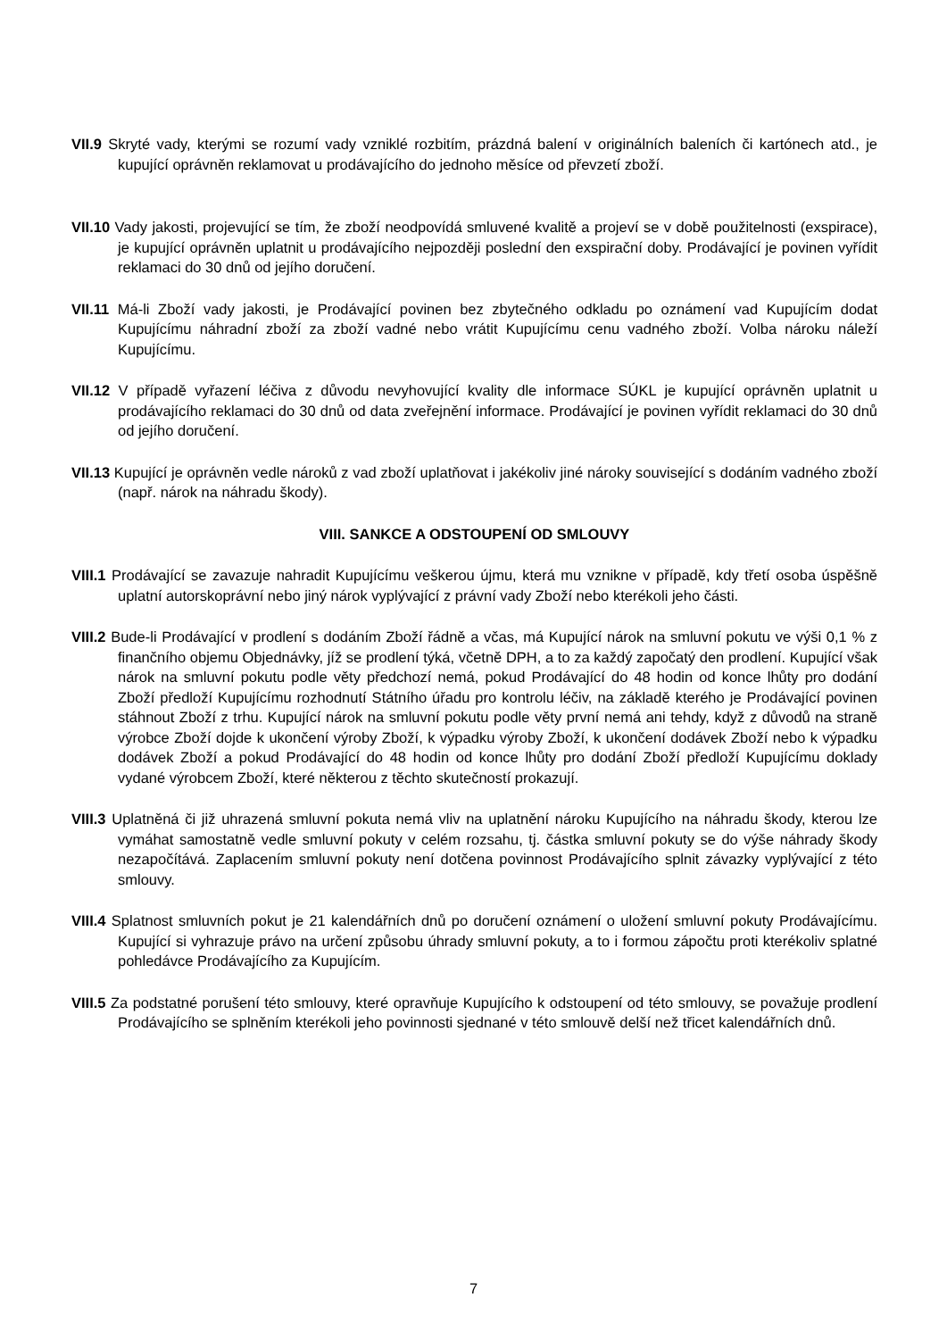VII.9 Skryté vady, kterými se rozumí vady vzniklé rozbitím, prázdná balení v originálních baleních či kartónech atd., je kupující oprávněn reklamovat u prodávajícího do jednoho měsíce od převzetí zboží.
VII.10 Vady jakosti, projevující se tím, že zboží neodpovídá smluvené kvalitě a projeví se v době použitelnosti (exspirace), je kupující oprávněn uplatnit u prodávajícího nejpozději poslední den exspirační doby. Prodávající je povinen vyřídit reklamaci do 30 dnů od jejího doručení.
VII.11 Má-li Zboží vady jakosti, je Prodávající povinen bez zbytečného odkladu po oznámení vad Kupujícím dodat Kupujícímu náhradní zboží za zboží vadné nebo vrátit Kupujícímu cenu vadného zboží. Volba nároku náleží Kupujícímu.
VII.12 V případě vyřazení léčiva z důvodu nevyhovující kvality dle informace SÚKL je kupující oprávněn uplatnit u prodávajícího reklamaci do 30 dnů od data zveřejnění informace. Prodávající je povinen vyřídit reklamaci do 30 dnů od jejího doručení.
VII.13 Kupující je oprávněn vedle nároků z vad zboží uplatňovat i jakékoliv jiné nároky související s dodáním vadného zboží (např. nárok na náhradu škody).
VIII. SANKCE A ODSTOUPENÍ OD SMLOUVY
VIII.1 Prodávající se zavazuje nahradit Kupujícímu veškerou újmu, která mu vznikne v případě, kdy třetí osoba úspěšně uplatní autorskoprávní nebo jiný nárok vyplývající z právní vady Zboží nebo kterékoli jeho části.
VIII.2 Bude-li Prodávající v prodlení s dodáním Zboží řádně a včas, má Kupující nárok na smluvní pokutu ve výši 0,1 % z finančního objemu Objednávky, jíž se prodlení týká, včetně DPH, a to za každý započatý den prodlení. Kupující však nárok na smluvní pokutu podle věty předchozí nemá, pokud Prodávající do 48 hodin od konce lhůty pro dodání Zboží předloží Kupujícímu rozhodnutí Státního úřadu pro kontrolu léčiv, na základě kterého je Prodávající povinen stáhnout Zboží z trhu. Kupující nárok na smluvní pokutu podle věty první nemá ani tehdy, když z důvodů na straně výrobce Zboží dojde k ukončení výroby Zboží, k výpadku výroby Zboží, k ukončení dodávek Zboží nebo k výpadku dodávek Zboží a pokud Prodávající do 48 hodin od konce lhůty pro dodání Zboží předloží Kupujícímu doklady vydané výrobcem Zboží, které některou z těchto skutečností prokazují.
VIII.3 Uplatněná či již uhrazená smluvní pokuta nemá vliv na uplatnění nároku Kupujícího na náhradu škody, kterou lze vymáhat samostatně vedle smluvní pokuty v celém rozsahu, tj. částka smluvní pokuty se do výše náhrady škody nezapočítává. Zaplacením smluvní pokuty není dotčena povinnost Prodávajícího splnit závazky vyplývající z této smlouvy.
VIII.4 Splatnost smluvních pokut je 21 kalendářních dnů po doručení oznámení o uložení smluvní pokuty Prodávajícímu. Kupující si vyhrazuje právo na určení způsobu úhrady smluvní pokuty, a to i formou zápočtu proti kterékoliv splatné pohledávce Prodávajícího za Kupujícím.
VIII.5 Za podstatné porušení této smlouvy, které opravňuje Kupujícího k odstoupení od této smlouvy, se považuje prodlení Prodávajícího se splněním kterékoli jeho povinnosti sjednané v této smlouvě delší než třicet kalendářních dnů.
7